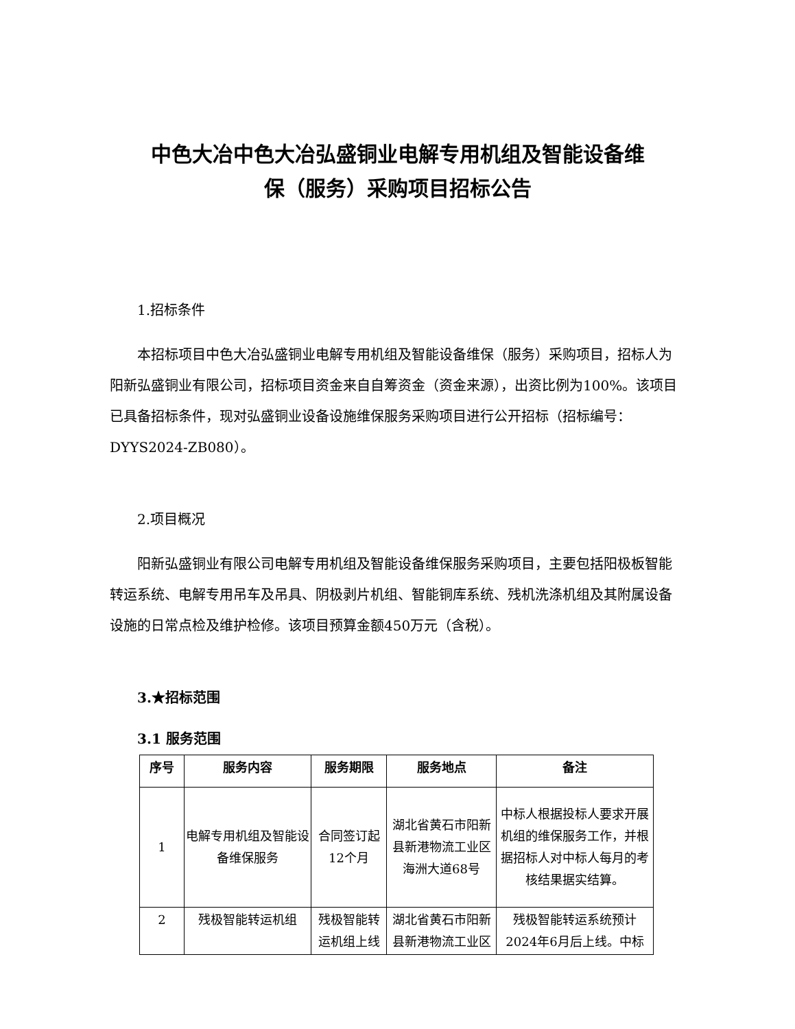中色大冶中色大冶弘盛铜业电解专用机组及智能设备维
保（服务）采购项目招标公告
1.招标条件
本招标项目中色大冶弘盛铜业电解专用机组及智能设备维保（服务）采购项目，招标人为阳新弘盛铜业有限公司，招标项目资金来自自筹资金（资金来源），出资比例为100%。该项目已具备招标条件，现对弘盛铜业设备设施维保服务采购项目进行公开招标（招标编号：DYYS2024-ZB080）。
2.项目概况
阳新弘盛铜业有限公司电解专用机组及智能设备维保服务采购项目，主要包括阳极板智能转运系统、电解专用吊车及吊具、阴极剥片机组、智能铜库系统、残机洗涤机组及其附属设备设施的日常点检及维护检修。该项目预算金额450万元（含税）。
3.★招标范围
3.1 服务范围
| 序号 | 服务内容 | 服务期限 | 服务地点 | 备注 |
| --- | --- | --- | --- | --- |
| 1 | 电解专用机组及智能设备维保服务 | 合同签订起12个月 | 湖北省黄石市阳新县新港物流工业区海洲大道68号 | 中标人根据投标人要求开展机组的维保服务工作，并根据招标人对中标人每月的考核结果据实结算。 |
| 2 | 残极智能转运机组 | 残极智能转运机组上线 | 湖北省黄石市阳新县新港物流工业区 | 残极智能转运系统预计2024年6月后上线。中标 |